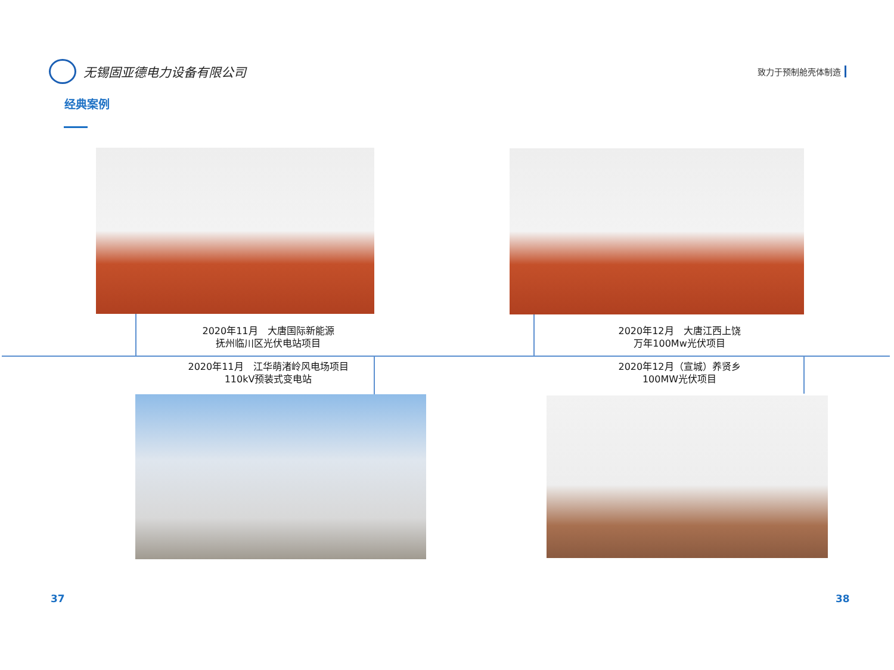无锡固亚德电力设备有限公司
致力于预制舱壳体制造
经典案例
2020年11月　大唐国际新能源
抚州临川区光伏电站项目
2020年12月　大唐江西上饶
万年100Mw光伏项目
2020年11月　江华萌渚岭风电场项目
110kV预装式变电站
2020年12月（宣城）养贤乡
100MW光伏项目
37 38